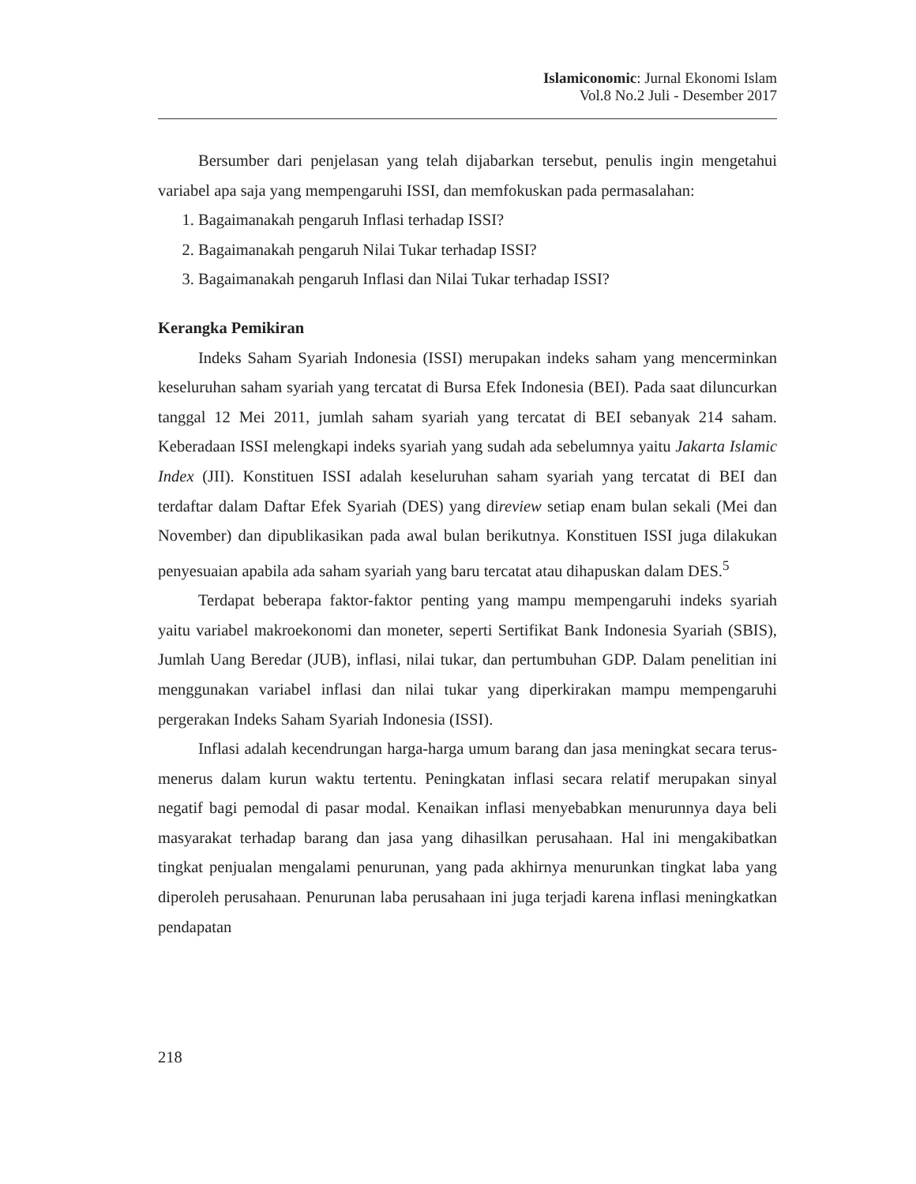Islamiconomic: Jurnal Ekonomi Islam
Vol.8 No.2 Juli - Desember 2017
Bersumber dari penjelasan yang telah dijabarkan tersebut, penulis ingin mengetahui variabel apa saja yang mempengaruhi ISSI, dan memfokuskan pada permasalahan:
1. Bagaimanakah pengaruh Inflasi terhadap ISSI?
2. Bagaimanakah pengaruh Nilai Tukar terhadap ISSI?
3. Bagaimanakah pengaruh Inflasi dan Nilai Tukar terhadap ISSI?
Kerangka Pemikiran
Indeks Saham Syariah Indonesia (ISSI) merupakan indeks saham yang mencerminkan keseluruhan saham syariah yang tercatat di Bursa Efek Indonesia (BEI). Pada saat diluncurkan tanggal 12 Mei 2011, jumlah saham syariah yang tercatat di BEI sebanyak 214 saham. Keberadaan ISSI melengkapi indeks syariah yang sudah ada sebelumnya yaitu Jakarta Islamic Index (JII). Konstituen ISSI adalah keseluruhan saham syariah yang tercatat di BEI dan terdaftar dalam Daftar Efek Syariah (DES) yang direview setiap enam bulan sekali (Mei dan November) dan dipublikasikan pada awal bulan berikutnya. Konstituen ISSI juga dilakukan penyesuaian apabila ada saham syariah yang baru tercatat atau dihapuskan dalam DES.<sup>5</sup>
Terdapat beberapa faktor-faktor penting yang mampu mempengaruhi indeks syariah yaitu variabel makroekonomi dan moneter, seperti Sertifikat Bank Indonesia Syariah (SBIS), Jumlah Uang Beredar (JUB), inflasi, nilai tukar, dan pertumbuhan GDP. Dalam penelitian ini menggunakan variabel inflasi dan nilai tukar yang diperkirakan mampu mempengaruhi pergerakan Indeks Saham Syariah Indonesia (ISSI).
Inflasi adalah kecendrungan harga-harga umum barang dan jasa meningkat secara terus-menerus dalam kurun waktu tertentu. Peningkatan inflasi secara relatif merupakan sinyal negatif bagi pemodal di pasar modal. Kenaikan inflasi menyebabkan menurunnya daya beli masyarakat terhadap barang dan jasa yang dihasilkan perusahaan. Hal ini mengakibatkan tingkat penjualan mengalami penurunan, yang pada akhirnya menurunkan tingkat laba yang diperoleh perusahaan. Penurunan laba perusahaan ini juga terjadi karena inflasi meningkatkan pendapatan
218